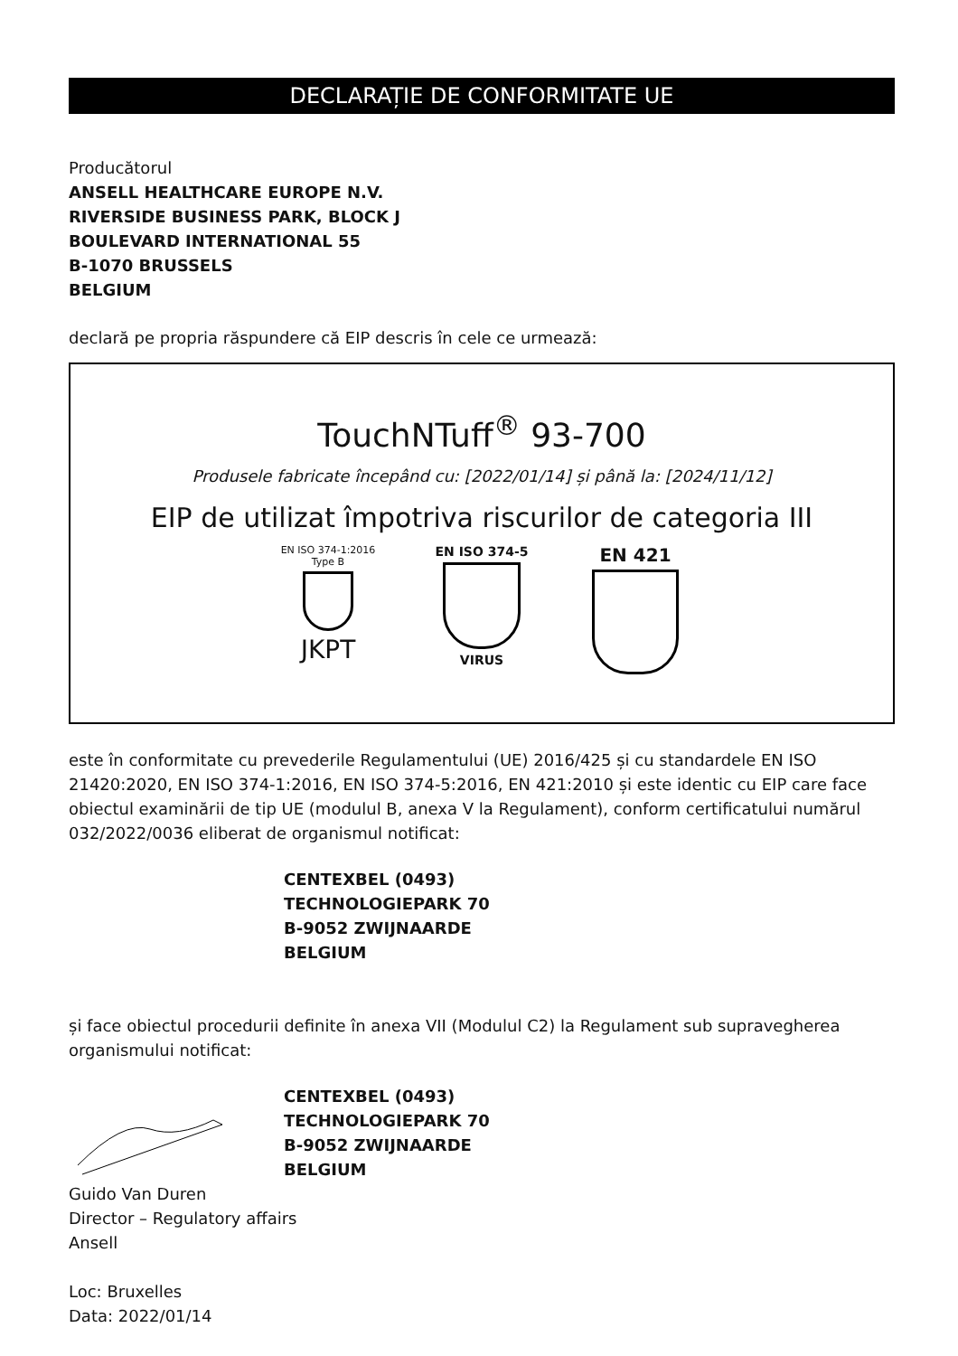DECLARAȚIE DE CONFORMITATE UE
Producătorul
ANSELL HEALTHCARE EUROPE N.V.
RIVERSIDE BUSINESS PARK, BLOCK J
BOULEVARD INTERNATIONAL 55
B-1070 BRUSSELS
BELGIUM
declară pe propria răspundere că EIP descris în cele ce urmează:
TouchNTuff<sup>®</sup> 93-700
Produsele fabricate începând cu: [2022/01/14] și până la: [2024/11/12]
EIP de utilizat împotriva riscurilor de categoria III
EN ISO 374-1:2016
Type B
JKPT
EN ISO 374-5
VIRUS
EN 421
este în conformitate cu prevederile Regulamentului (UE) 2016/425 și cu standardele EN ISO 21420:2020, EN ISO 374-1:2016, EN ISO 374-5:2016, EN 421:2010 și este identic cu EIP care face obiectul examinării de tip UE (modulul B, anexa V la Regulament), conform certificatului numărul 032/2022/0036 eliberat de organismul notificat:
CENTEXBEL (0493)
TECHNOLOGIEPARK 70
B-9052 ZWIJNAARDE
BELGIUM
și face obiectul procedurii definite în anexa VII (Modulul C2) la Regulament sub supravegherea organismului notificat:
CENTEXBEL (0493)
TECHNOLOGIEPARK 70
B-9052 ZWIJNAARDE
BELGIUM
Guido Van Duren
Director – Regulatory affairs
Ansell
Loc: Bruxelles
Data: 2022/01/14